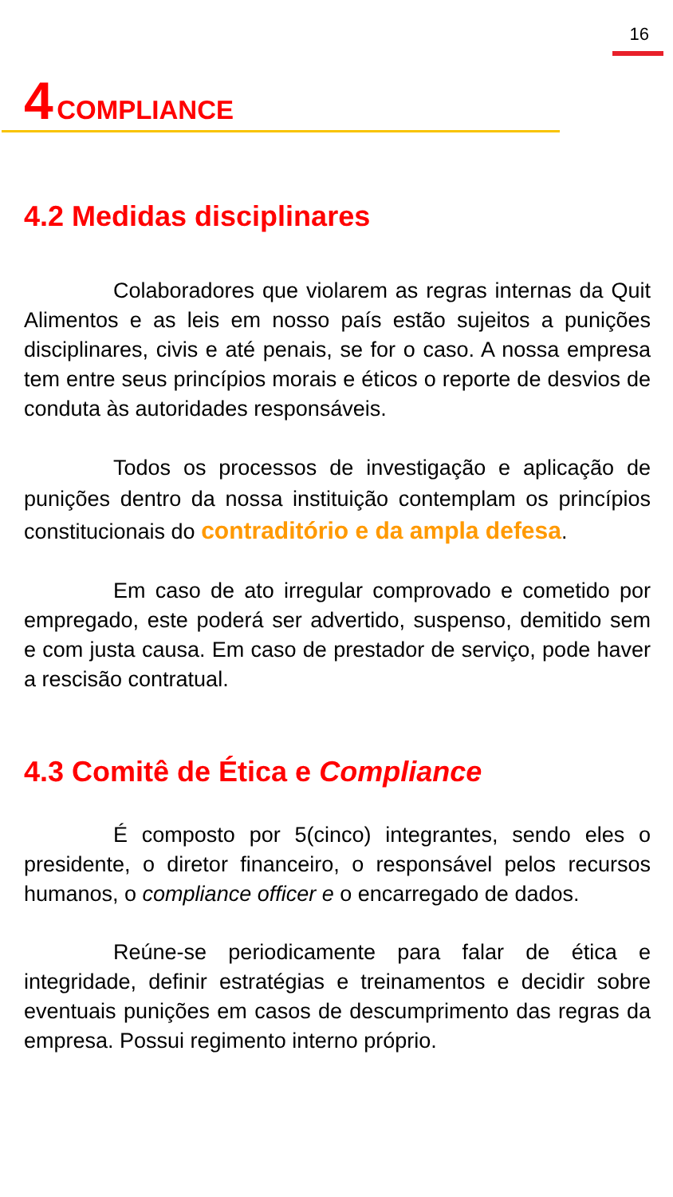16
4 COMPLIANCE
4.2 Medidas disciplinares
Colaboradores que violarem as regras internas da Quit Alimentos e as leis em nosso país estão sujeitos a punições disciplinares, civis e até penais, se for o caso. A nossa empresa tem entre seus princípios morais e éticos o reporte de desvios de conduta às autoridades responsáveis.
Todos os processos de investigação e aplicação de punições dentro da nossa instituição contemplam os princípios constitucionais do contraditório e da ampla defesa.
Em caso de ato irregular comprovado e cometido por empregado, este poderá ser advertido, suspenso, demitido sem e com justa causa. Em caso de prestador de serviço, pode haver a rescisão contratual.
4.3 Comitê de Ética e Compliance
É composto por 5(cinco) integrantes, sendo eles o presidente, o diretor financeiro, o responsável pelos recursos humanos, o compliance officer e o encarregado de dados.
Reúne-se periodicamente para falar de ética e integridade, definir estratégias e treinamentos e decidir sobre eventuais punições em casos de descumprimento das regras da empresa. Possui regimento interno próprio.